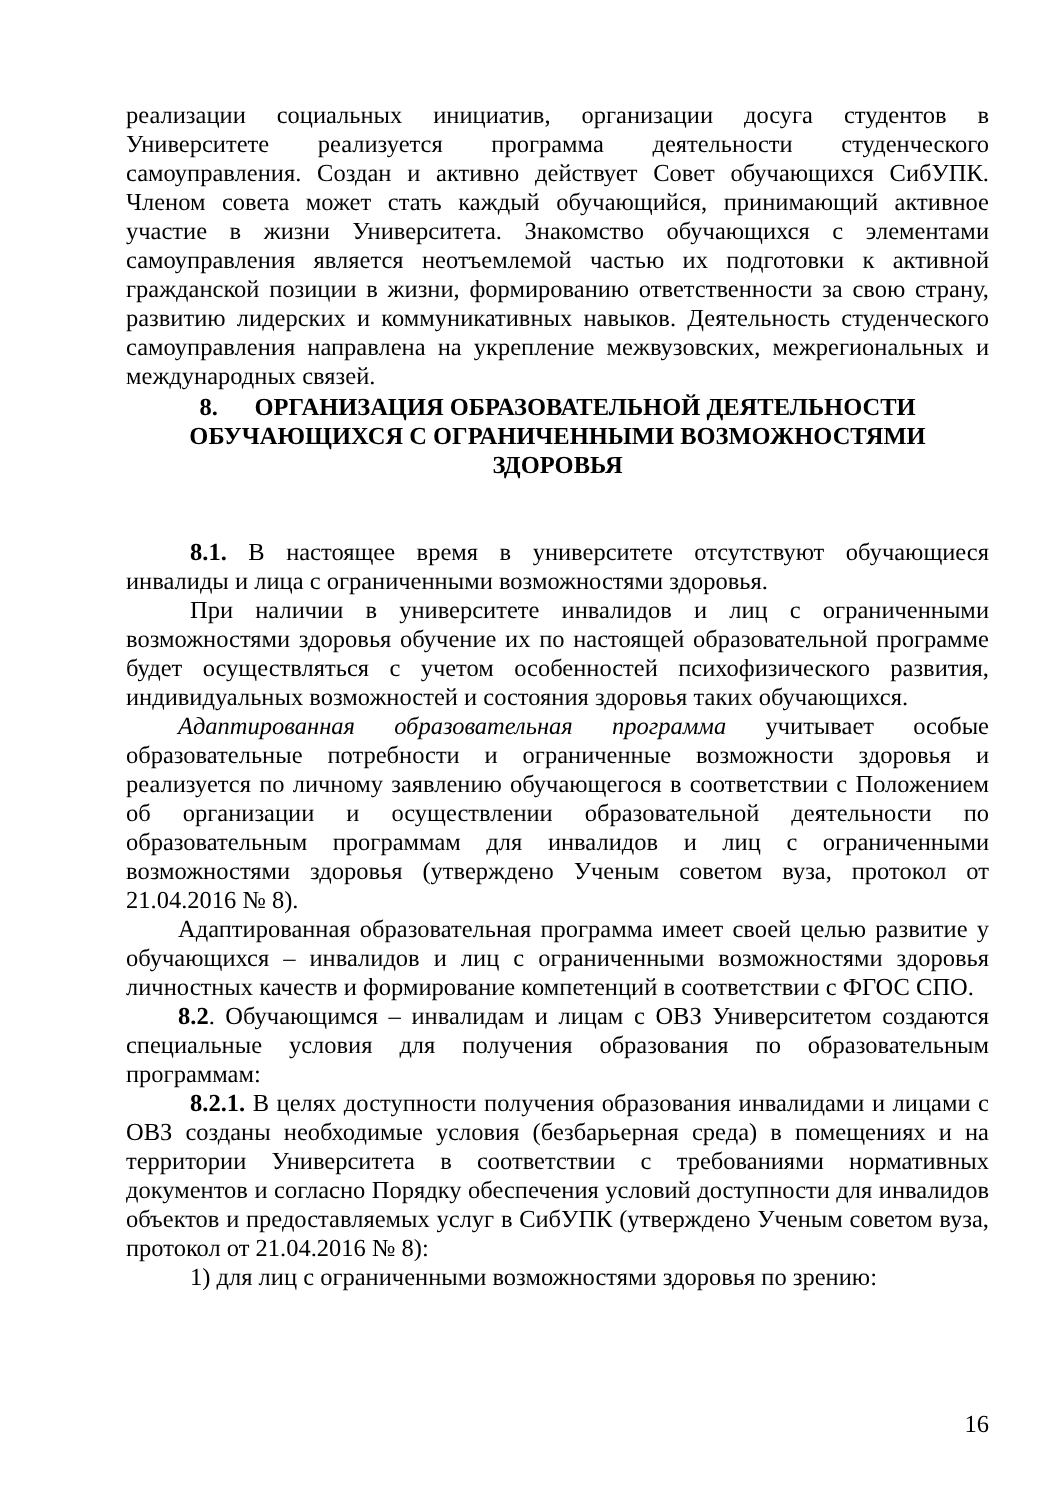реализации социальных инициатив, организации досуга студентов в Университете реализуется программа деятельности студенческого самоуправления. Создан и активно действует Совет обучающихся СибУПК. Членом совета может стать каждый обучающийся, принимающий активное участие в жизни Университета. Знакомство обучающихся с элементами самоуправления является неотъемлемой частью их подготовки к активной гражданской позиции в жизни, формированию ответственности за свою страну, развитию лидерских и коммуникативных навыков. Деятельность студенческого самоуправления направлена на укрепление межвузовских, межрегиональных и международных связей.
8. ОРГАНИЗАЦИЯ ОБРАЗОВАТЕЛЬНОЙ ДЕЯТЕЛЬНОСТИ ОБУЧАЮЩИХСЯ С ОГРАНИЧЕННЫМИ ВОЗМОЖНОСТЯМИ ЗДОРОВЬЯ
8.1. В настоящее время в университете отсутствуют обучающиеся инвалиды и лица с ограниченными возможностями здоровья.
При наличии в университете инвалидов и лиц с ограниченными возможностями здоровья обучение их по настоящей образовательной программе будет осуществляться с учетом особенностей психофизического развития, индивидуальных возможностей и состояния здоровья таких обучающихся.
Адаптированная образовательная программа учитывает особые образовательные потребности и ограниченные возможности здоровья и реализуется по личному заявлению обучающегося в соответствии с Положением об организации и осуществлении образовательной деятельности по образовательным программам для инвалидов и лиц с ограниченными возможностями здоровья (утверждено Ученым советом вуза, протокол от 21.04.2016 № 8).
Адаптированная образовательная программа имеет своей целью развитие у обучающихся – инвалидов и лиц с ограниченными возможностями здоровья личностных качеств и формирование компетенций в соответствии с ФГОС СПО.
8.2. Обучающимся – инвалидам и лицам с ОВЗ Университетом создаются специальные условия для получения образования по образовательным программам:
8.2.1. В целях доступности получения образования инвалидами и лицами с ОВЗ созданы необходимые условия (безбарьерная среда) в помещениях и на территории Университета в соответствии с требованиями нормативных документов и согласно Порядку обеспечения условий доступности для инвалидов объектов и предоставляемых услуг в СибУПК (утверждено Ученым советом вуза, протокол от 21.04.2016 № 8):
1) для лиц с ограниченными возможностями здоровья по зрению:
16